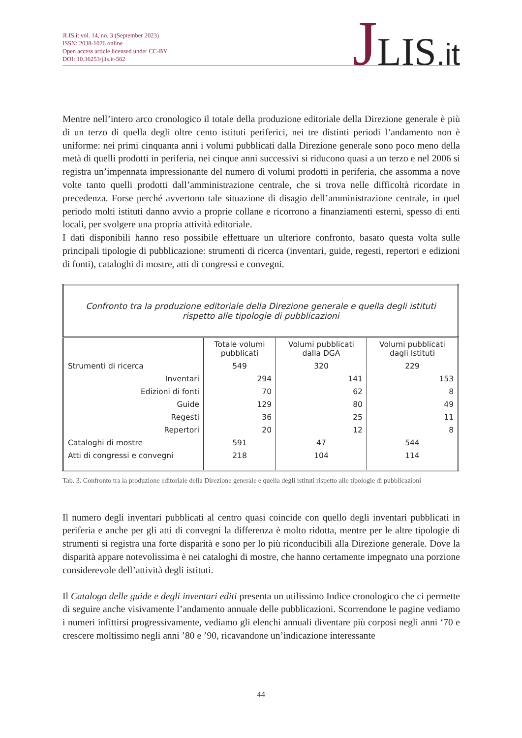JLIS.it vol. 14, no. 3 (September 2023)
ISSN: 2038-1026 online
Open access article licensed under CC-BY
DOI: 10.36253/jlis.it-562
JLIS.it
Mentre nell’intero arco cronologico il totale della produzione editoriale della Direzione generale è più di un terzo di quella degli oltre cento istituti periferici, nei tre distinti periodi l’andamento non è uniforme: nei primi cinquanta anni i volumi pubblicati dalla Direzione generale sono poco meno della metà di quelli prodotti in periferia, nei cinque anni successivi si riducono quasi a un terzo e nel 2006 si registra un’impennata impressionante del numero di volumi prodotti in periferia, che assomma a nove volte tanto quelli prodotti dall’amministrazione centrale, che si trova nelle difficoltà ricordate in precedenza. Forse perché avvertono tale situazione di disagio dell’amministrazione centrale, in quel periodo molti istituti danno avvio a proprie collane e ricorrono a finanziamenti esterni, spesso di enti locali, per svolgere una propria attività editoriale.
I dati disponibili hanno reso possibile effettuare un ulteriore confronto, basato questa volta sulle principali tipologie di pubblicazione: strumenti di ricerca (inventari, guide, regesti, repertori e edizioni di fonti), cataloghi di mostre, atti di congressi e convegni.
| Confronto tra la produzione editoriale della Direzione generale e quella degli istituti rispetto alle tipologie di pubblicazioni | | | |
| | Totale volumi pubblicati | Volumi pubblicati dalla DGA | Volumi pubblicati dagli Istituti |
| Strumenti di ricerca | 549 | 320 | 229 |
| Inventari | 294 | 141 | 153 |
| Edizioni di fonti | 70 | 62 | 8 |
| Guide | 129 | 80 | 49 |
| Regesti | 36 | 25 | 11 |
| Repertori | 20 | 12 | 8 |
| Cataloghi di mostre | 591 | 47 | 544 |
| Atti di congressi e convegni | 218 | 104 | 114 |
Tab. 3. Confronto tra la produzione editoriale della Direzione generale e quella degli istituti rispetto alle tipologie di pubblicazioni
Il numero degli inventari pubblicati al centro quasi coincide con quello degli inventari pubblicati in periferia e anche per gli atti di convegni la differenza è molto ridotta, mentre per le altre tipologie di strumenti si registra una forte disparità e sono per lo più riconducibili alla Direzione generale. Dove la disparità appare notevolissima è nei cataloghi di mostre, che hanno certamente impegnato una porzione considerevole dell’attività degli istituti.
Il Catalogo delle guide e degli inventari editi presenta un utilissimo Indice cronologico che ci permette di seguire anche visivamente l’andamento annuale delle pubblicazioni. Scorrendone le pagine vediamo i numeri infittirsi progressivamente, vediamo gli elenchi annuali diventare più corposi negli anni ‘70 e crescere moltissimo negli anni ’80 e ’90, ricavandone un’indicazione interessante
44